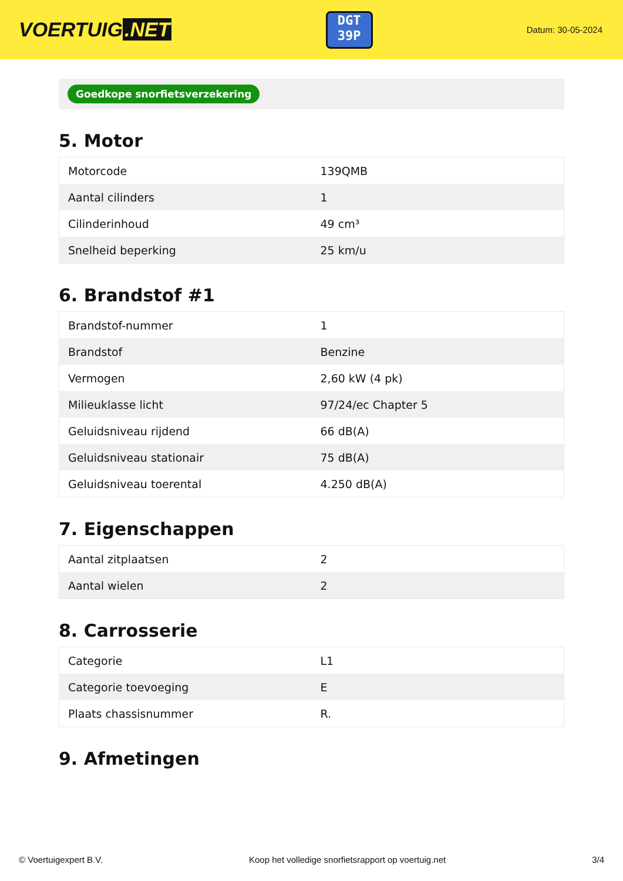VOERTUIG.NET
DGT
39P
Datum: 30-05-2024
Goedkope snorfietsverzekering
5. Motor
| Motorcode | 139QMB |
| Aantal cilinders | 1 |
| Cilinderinhoud | 49 cm³ |
| Snelheid beperking | 25 km/u |
6. Brandstof #1
| Brandstof-nummer | 1 |
| Brandstof | Benzine |
| Vermogen | 2,60 kW (4 pk) |
| Milieuklasse licht | 97/24/ec Chapter 5 |
| Geluidsniveau rijdend | 66 dB(A) |
| Geluidsniveau stationair | 75 dB(A) |
| Geluidsniveau toerental | 4.250 dB(A) |
7. Eigenschappen
| Aantal zitplaatsen | 2 |
| Aantal wielen | 2 |
8. Carrosserie
| Categorie | L1 |
| Categorie toevoeging | E |
| Plaats chassisnummer | R. |
9. Afmetingen
© Voertuigexpert B.V. Koop het volledige snorfietsrapport op voertuig.net 3/4